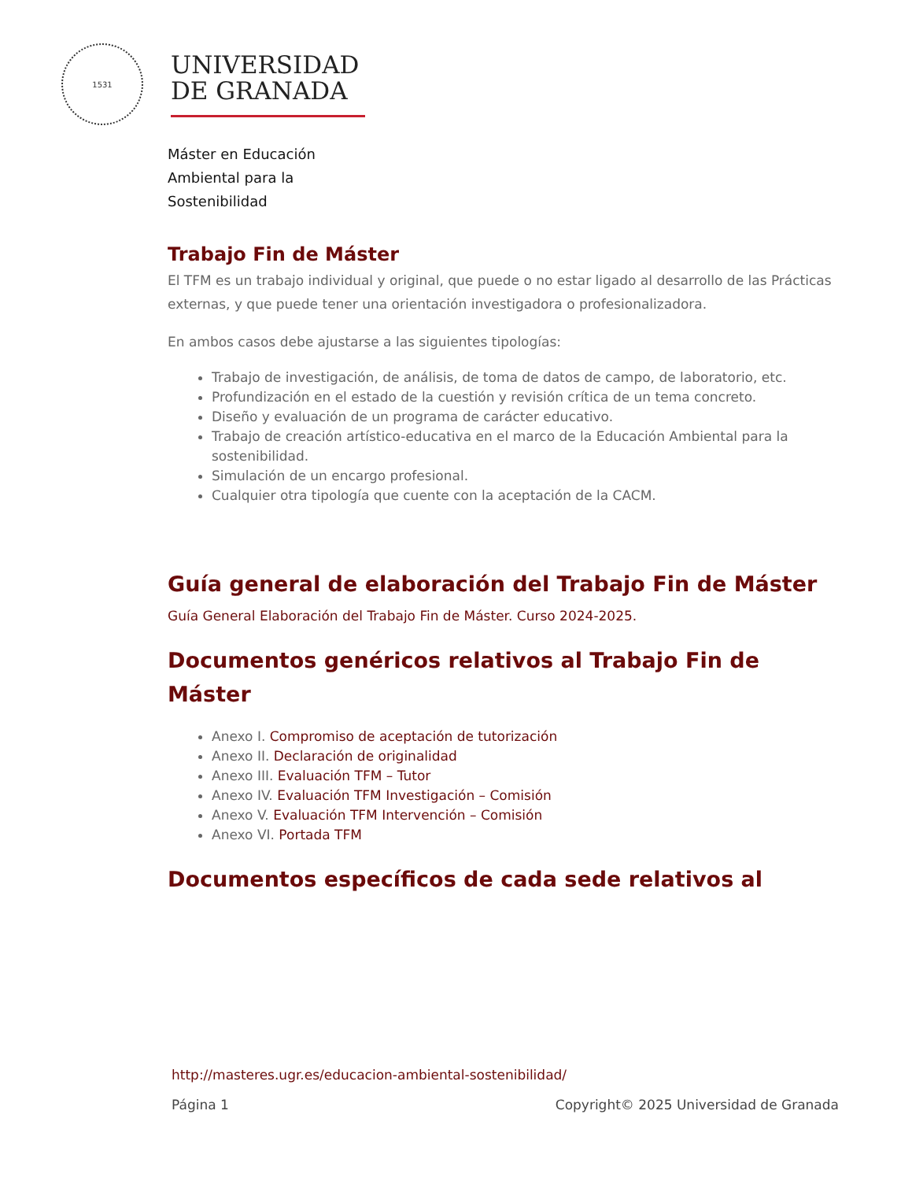1531
UNIVERSIDAD
DE GRANADA
Máster en Educación
Ambiental para la
Sostenibilidad
Trabajo Fin de Máster
El TFM es un trabajo individual y original, que puede o no estar ligado al desarrollo de las Prácticas externas, y que puede tener una orientación investigadora o profesionalizadora.
En ambos casos debe ajustarse a las siguientes tipologías:
Trabajo de investigación, de análisis, de toma de datos de campo, de laboratorio, etc.
Profundización en el estado de la cuestión y revisión crítica de un tema concreto.
Diseño y evaluación de un programa de carácter educativo.
Trabajo de creación artístico-educativa en el marco de la Educación Ambiental para la sostenibilidad.
Simulación de un encargo profesional.
Cualquier otra tipología que cuente con la aceptación de la CACM.
Guía general de elaboración del Trabajo Fin de Máster
Guía General Elaboración del Trabajo Fin de Máster. Curso 2024-2025.
Documentos genéricos relativos al Trabajo Fin de Máster
Anexo I. Compromiso de aceptación de tutorización
Anexo II. Declaración de originalidad
Anexo III. Evaluación TFM – Tutor
Anexo IV. Evaluación TFM Investigación – Comisión
Anexo V. Evaluación TFM Intervención – Comisión
Anexo VI. Portada TFM
Documentos específicos de cada sede relativos al
http://masteres.ugr.es/educacion-ambiental-sostenibilidad/
Página 1 Copyright© 2025 Universidad de Granada